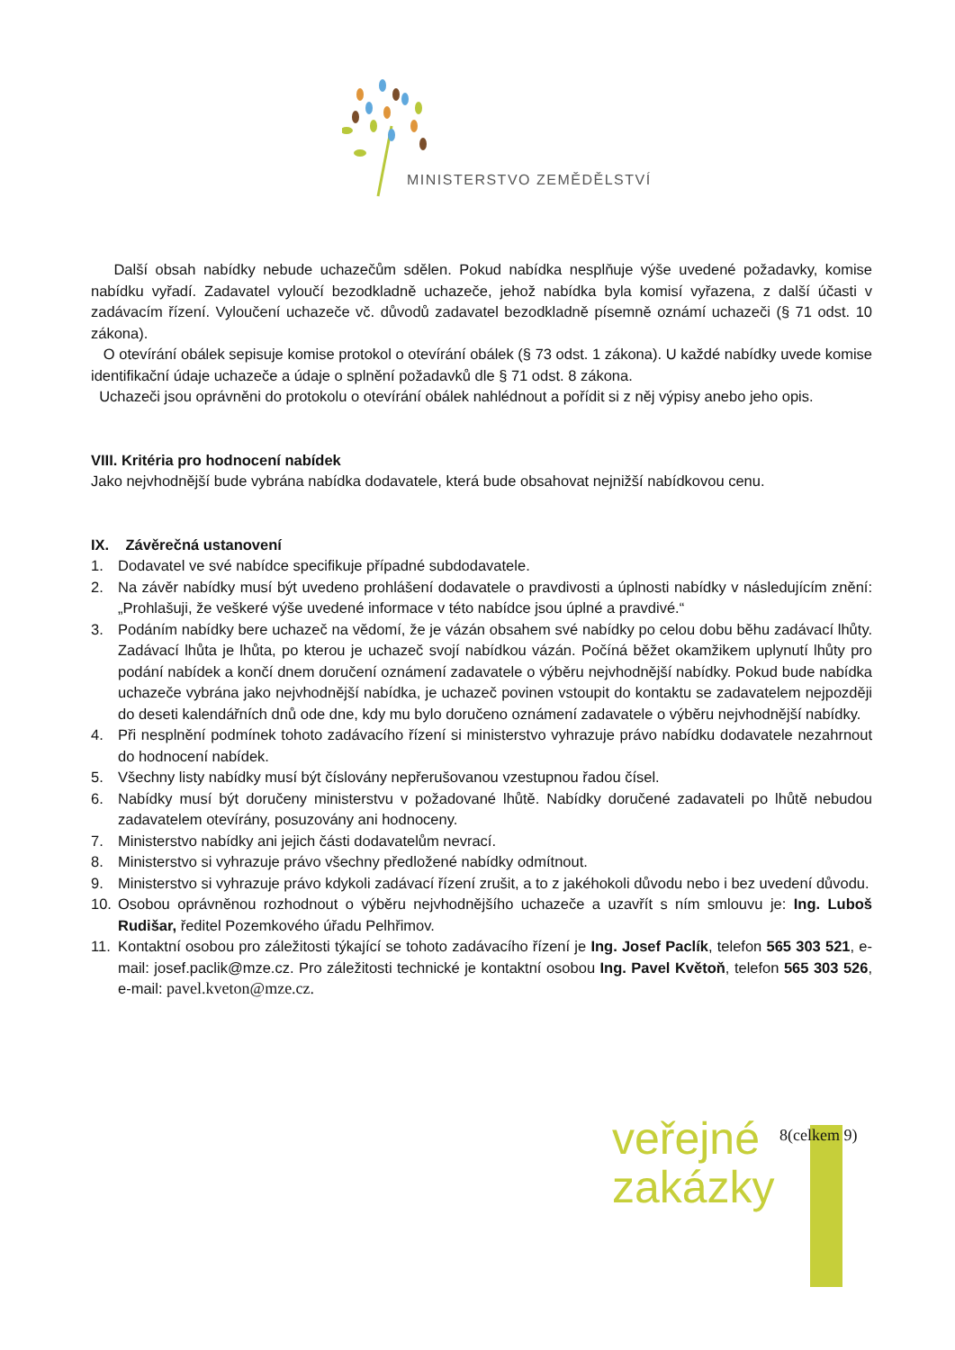MINISTERSTVO ZEMĚDĚLSTVÍ
Další obsah nabídky nebude uchazečům sdělen. Pokud nabídka nesplňuje výše uvedené požadavky, komise nabídku vyřadí. Zadavatel vyloučí bezodkladně uchazeče, jehož nabídka byla komisí vyřazena, z další účasti v zadávacím řízení. Vyloučení uchazeče vč. důvodů zadavatel bezodkladně písemně oznámí uchazeči (§ 71 odst. 10 zákona).
O otevírání obálek sepisuje komise protokol o otevírání obálek (§ 73 odst. 1 zákona). U každé nabídky uvede komise identifikační údaje uchazeče a údaje o splnění požadavků dle § 71 odst. 8 zákona.
Uchazeči jsou oprávněni do protokolu o otevírání obálek nahlédnout a pořídit si z něj výpisy anebo jeho opis.
VIII. Kritéria pro hodnocení nabídek
Jako nejvhodnější bude vybrána nabídka dodavatele, která bude obsahovat nejnižší nabídkovou cenu.
IX. Závěrečná ustanovení
1. Dodavatel ve své nabídce specifikuje případné subdodavatele.
2. Na závěr nabídky musí být uvedeno prohlášení dodavatele o pravdivosti a úplnosti nabídky v následujícím znění: „Prohlašuji, že veškeré výše uvedené informace v této nabídce jsou úplné a pravdivé.“
3. Podáním nabídky bere uchazeč na vědomí, že je vázán obsahem své nabídky po celou dobu běhu zadávací lhůty. Zadávací lhůta je lhůta, po kterou je uchazeč svojí nabídkou vázán. Počíná běžet okamžikem uplynutí lhůty pro podání nabídek a končí dnem doručení oznámení zadavatele o výběru nejvhodnější nabídky. Pokud bude nabídka uchazeče vybrána jako nejvhodnější nabídka, je uchazeč povinen vstoupit do kontaktu se zadavatelem nejpozději do deseti kalendářních dnů ode dne, kdy mu bylo doručeno oznámení zadavatele o výběru nejvhodnější nabídky.
4. Při nesplnění podmínek tohoto zadávacího řízení si ministerstvo vyhrazuje právo nabídku dodavatele nezahrnout do hodnocení nabídek.
5. Všechny listy nabídky musí být číslovány nepřerušovanou vzestupnou řadou čísel.
6. Nabídky musí být doručeny ministerstvu v požadované lhůtě. Nabídky doručené zadavateli po lhůtě nebudou zadavatelem otevírány, posuzovány ani hodnoceny.
7. Ministerstvo nabídky ani jejich části dodavatelům nevrací.
8. Ministerstvo si vyhrazuje právo všechny předložené nabídky odmítnout.
9. Ministerstvo si vyhrazuje právo kdykoli zadávací řízení zrušit, a to z jakéhokoli důvodu nebo i bez uvedení důvodu.
10. Osobou oprávněnou rozhodnout o výběru nejvhodnějšího uchazeče a uzavřít s ním smlouvu je: Ing. Luboš Rudišar, ředitel Pozemkového úřadu Pelhřimov.
11. Kontaktní osobou pro záležitosti týkající se tohoto zadávacího řízení je Ing. Josef Paclík, telefon 565 303 521, e-mail: josef.paclik@mze.cz. Pro záležitosti technické je kontaktní osobou Ing. Pavel Květoň, telefon 565 303 526, e-mail: pavel.kveton@mze.cz.
veřejné
zakázky
8(celkem 9)